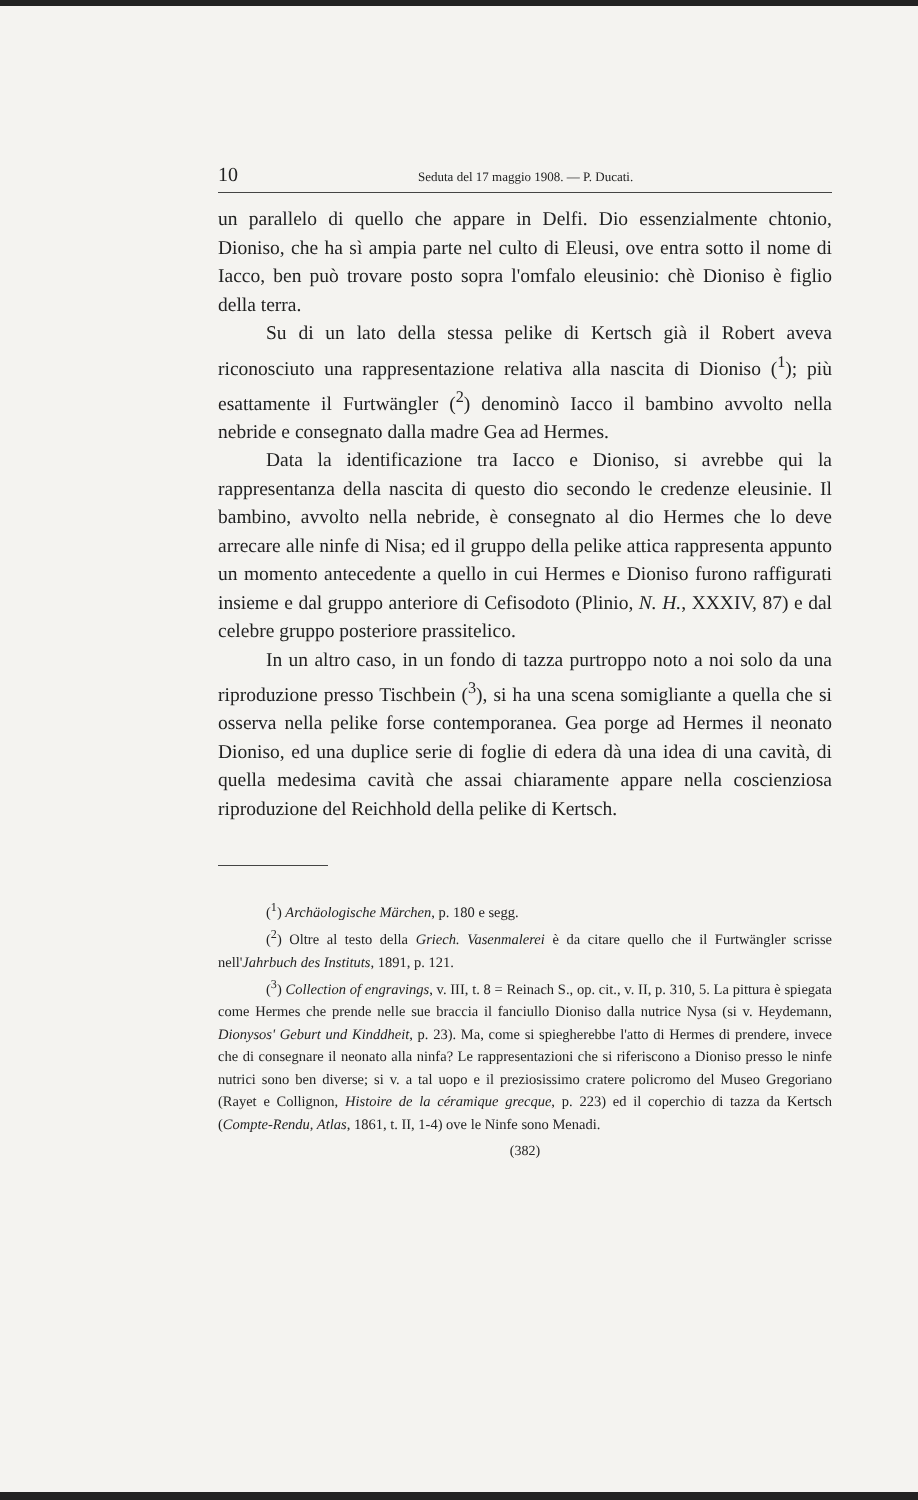10 Seduta del 17 maggio 1908. — P. Ducati.
un parallelo di quello che appare in Delfi. Dio essenzialmente chtonio, Dioniso, che ha sì ampia parte nel culto di Eleusi, ove entra sotto il nome di Iacco, ben può trovare posto sopra l'omfalo eleusinio: chè Dioniso è figlio della terra.
Su di un lato della stessa pelike di Kertsch già il Robert aveva riconosciuto una rappresentazione relativa alla nascita di Dioniso (<sup>1</sup>); più esattamente il Furtwängler (<sup>2</sup>) denominò Iacco il bambino avvolto nella nebride e consegnato dalla madre Gea ad Hermes.
Data la identificazione tra Iacco e Dioniso, si avrebbe qui la rappresentanza della nascita di questo dio secondo le credenze eleusinie. Il bambino, avvolto nella nebride, è consegnato al dio Hermes che lo deve arrecare alle ninfe di Nisa; ed il gruppo della pelike attica rappresenta appunto un momento antecedente a quello in cui Hermes e Dioniso furono raffigurati insieme e dal gruppo anteriore di Cefisodoto (Plinio, N. H., XXXIV, 87) e dal celebre gruppo posteriore prassitelico.
In un altro caso, in un fondo di tazza purtroppo noto a noi solo da una riproduzione presso Tischbein (<sup>3</sup>), si ha una scena somigliante a quella che si osserva nella pelike forse contemporanea. Gea porge ad Hermes il neonato Dioniso, ed una duplice serie di foglie di edera dà una idea di una cavità, di quella medesima cavità che assai chiaramente appare nella coscienziosa riproduzione del Reichhold della pelike di Kertsch.
(<sup>1</sup>) Archäologische Märchen, p. 180 e segg.
(<sup>2</sup>) Oltre al testo della Griech. Vasenmalerei è da citare quello che il Furtwängler scrisse nell'Jahrbuch des Instituts, 1891, p. 121.
(<sup>3</sup>) Collection of engravings, v. III, t. 8 = Reinach S., op. cit., v. II, p. 310, 5. La pittura è spiegata come Hermes che prende nelle sue braccia il fanciullo Dioniso dalla nutrice Nysa (si v. Heydemann, Dionysos' Geburt und Kinddheit, p. 23). Ma, come si spiegherebbe l'atto di Hermes di prendere, invece che di consegnare il neonato alla ninfa? Le rappresentazioni che si riferiscono a Dioniso presso le ninfe nutrici sono ben diverse; si v. a tal uopo e il preziosissimo cratere policromo del Museo Gregoriano (Rayet e Collignon, Histoire de la céramique grecque, p. 223) ed il coperchio di tazza da Kertsch (Compte-Rendu, Atlas, 1861, t. II, 1-4) ove le Ninfe sono Menadi.
(382)